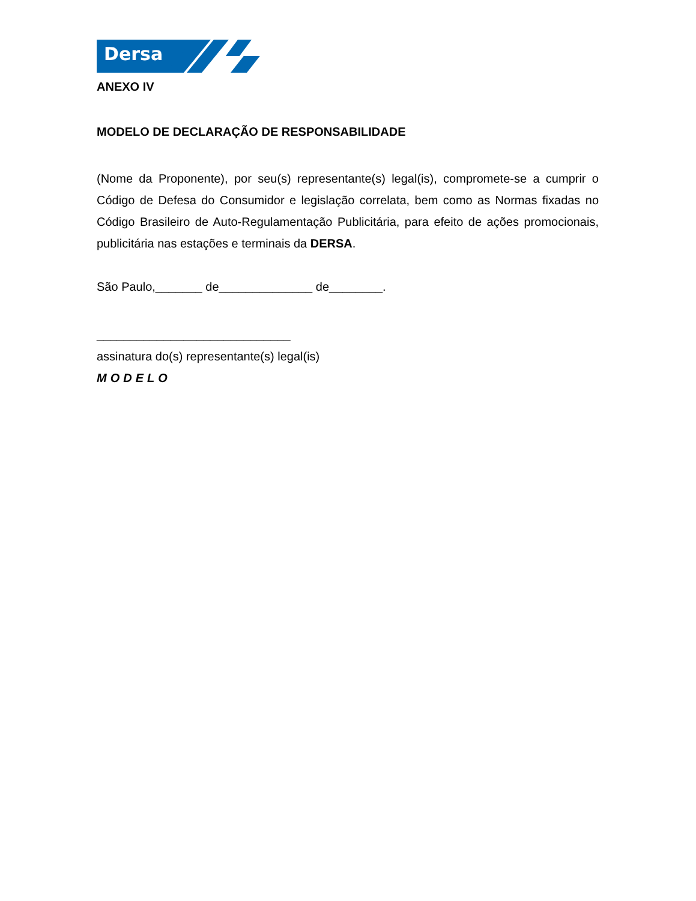Dersa
ANEXO IV
MODELO DE DECLARAÇÃO DE RESPONSABILIDADE
(Nome da Proponente), por seu(s) representante(s) legal(is), compromete-se a cumprir o Código de Defesa do Consumidor e legislação correlata, bem como as Normas fixadas no Código Brasileiro de Auto-Regulamentação Publicitária, para efeito de ações promocionais, publicitária nas estações e terminais da DERSA.
São Paulo,_______ de______________ de________.
_____________________________
assinatura do(s) representante(s) legal(is)
MODELO